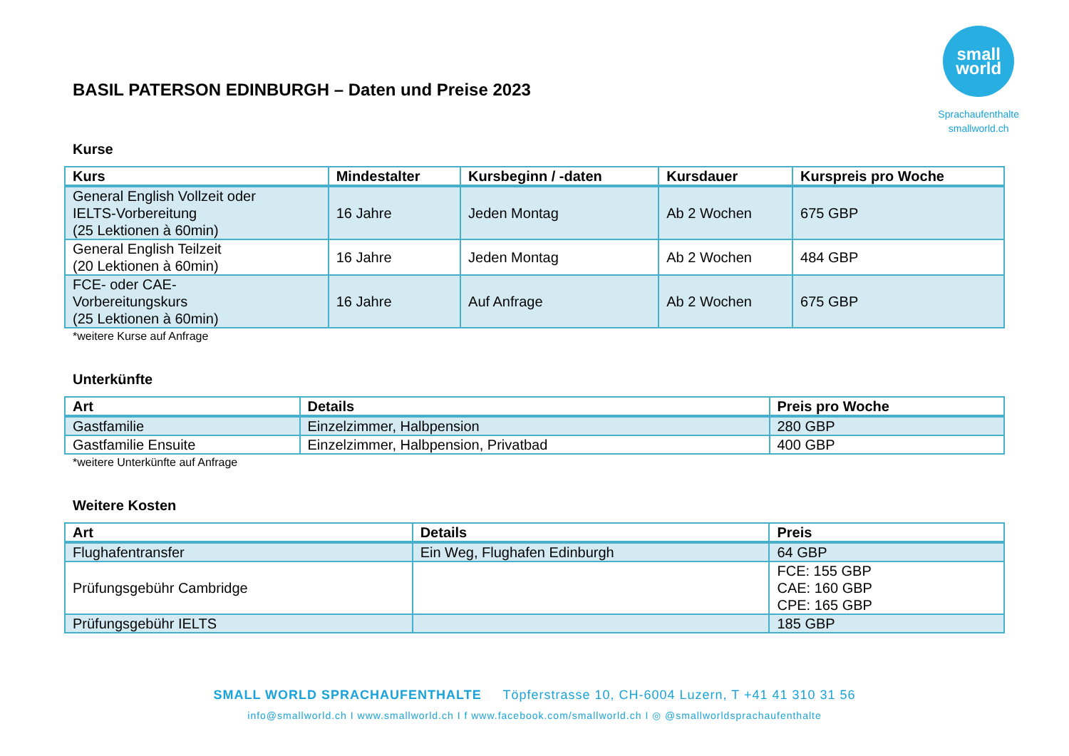BASIL PATERSON EDINBURGH – Daten und Preise 2023
small
world
Sprachaufenthalte
smallworld.ch
Kurse
| Kurs | Mindestalter | Kursbeginn / -daten | Kursdauer | Kurspreis pro Woche |
| --- | --- | --- | --- | --- |
| General English Vollzeit oder IELTS-Vorbereitung (25 Lektionen à 60min) | 16 Jahre | Jeden Montag | Ab 2 Wochen | 675 GBP |
| General English Teilzeit (20 Lektionen à 60min) | 16 Jahre | Jeden Montag | Ab 2 Wochen | 484 GBP |
| FCE- oder CAE- Vorbereitungskurs (25 Lektionen à 60min) | 16 Jahre | Auf Anfrage | Ab 2 Wochen | 675 GBP |
*weitere Kurse auf Anfrage
Unterkünfte
| Art | Details | Preis pro Woche |
| --- | --- | --- |
| Gastfamilie | Einzelzimmer, Halbpension | 280 GBP |
| Gastfamilie Ensuite | Einzelzimmer, Halbpension, Privatbad | 400 GBP |
*weitere Unterkünfte auf Anfrage
Weitere Kosten
| Art | Details | Preis |
| --- | --- | --- |
| Flughafentransfer | Ein Weg, Flughafen Edinburgh | 64 GBP |
| Prüfungsgebühr Cambridge | | FCE: 155 GBP CAE: 160 GBP CPE: 165 GBP |
| Prüfungsgebühr IELTS | | 185 GBP |
SMALL WORLD SPRACHAUFENTHALTE Töpferstrasse 10, CH-6004 Luzern, T +41 41 310 31 56
info@smallworld.ch I www.smallworld.ch I f www.facebook.com/smallworld.ch I ◎ @smallworldsprachaufenthalte